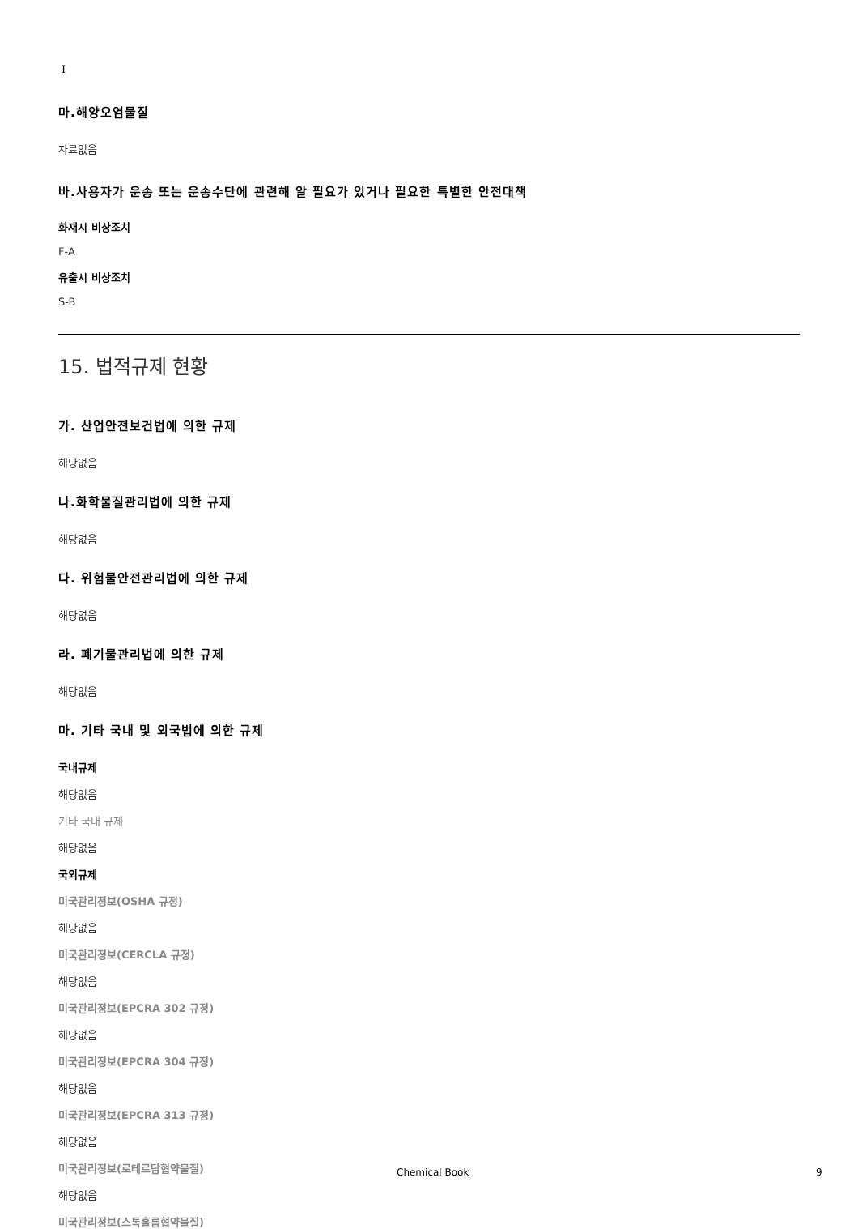I
마.해양오염물질
자료없음
바.사용자가 운송 또는 운송수단에 관련해 알 필요가 있거나 필요한 특별한 안전대책
화재시 비상조치
F-A
유출시 비상조치
S-B
15. 법적규제 현황
가. 산업안전보건법에 의한 규제
해당없음
나.화학물질관리법에 의한 규제
해당없음
다. 위험물안전관리법에 의한 규제
해당없음
라. 폐기물관리법에 의한 규제
해당없음
마. 기타 국내 및 외국법에 의한 규제
국내규제
해당없음
기타 국내 규제
해당없음
국외규제
미국관리정보(OSHA 규정)
해당없음
미국관리정보(CERCLA 규정)
해당없음
미국관리정보(EPCRA 302 규정)
해당없음
미국관리정보(EPCRA 304 규정)
해당없음
미국관리정보(EPCRA 313 규정)
해당없음
미국관리정보(로테르담협약물질)
해당없음
미국관리정보(스톡홀름협약물질)
Chemical Book 9